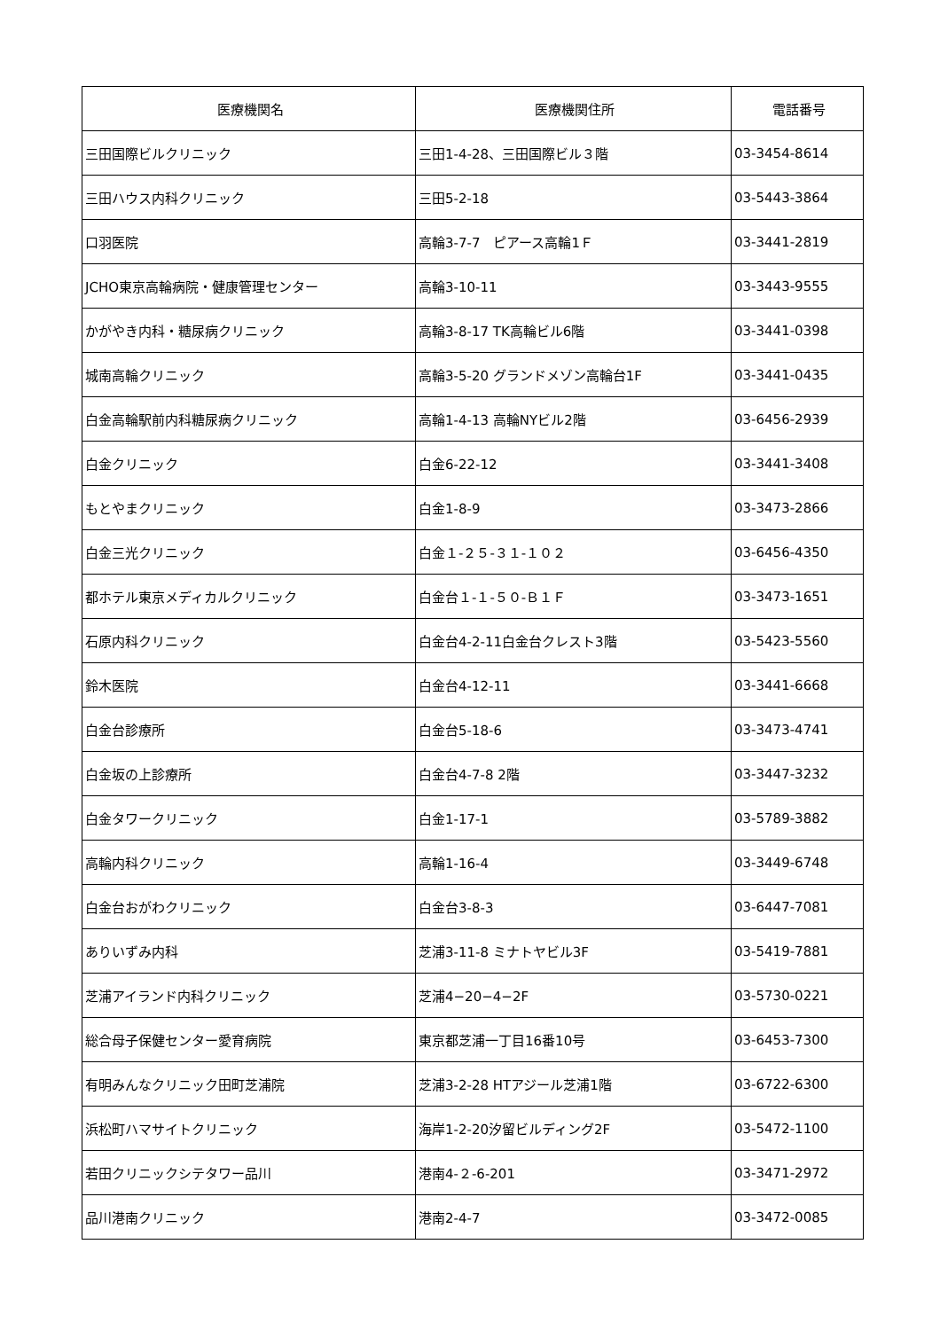| 医療機関名 | 医療機関住所 | 電話番号 |
| --- | --- | --- |
| 三田国際ビルクリニック | 三田1-4-28、三田国際ビル３階 | 03-3454-8614 |
| 三田ハウス内科クリニック | 三田5-2-18 | 03-5443-3864 |
| 口羽医院 | 高輪3-7-7 ピアース高輪1Ｆ | 03-3441-2819 |
| JCHO東京高輪病院・健康管理センター | 高輪3-10-11 | 03-3443-9555 |
| かがやき内科・糖尿病クリニック | 高輪3-8-17 TK高輪ビル6階 | 03-3441-0398 |
| 城南高輪クリニック | 高輪3-5-20 グランドメゾン高輪台1F | 03-3441-0435 |
| 白金高輪駅前内科糖尿病クリニック | 高輪1-4-13 高輪NYビル2階 | 03-6456-2939 |
| 白金クリニック | 白金6-22-12 | 03-3441-3408 |
| もとやまクリニック | 白金1-8-9 | 03-3473-2866 |
| 白金三光クリニック | 白金１-２５-３１-１０２ | 03-6456-4350 |
| 都ホテル東京メディカルクリニック | 白金台１-１-５０-Ｂ１Ｆ | 03-3473-1651 |
| 石原内科クリニック | 白金台4-2-11白金台クレスト3階 | 03-5423-5560 |
| 鈴木医院 | 白金台4-12-11 | 03-3441-6668 |
| 白金台診療所 | 白金台5-18-6 | 03-3473-4741 |
| 白金坂の上診療所 | 白金台4-7-8 2階 | 03-3447-3232 |
| 白金タワークリニック | 白金1-17-1 | 03-5789-3882 |
| 高輪内科クリニック | 高輪1-16-4 | 03-3449-6748 |
| 白金台おがわクリニック | 白金台3-8-3 | 03-6447-7081 |
| ありいずみ内科 | 芝浦3-11-8 ミナトヤビル3F | 03-5419-7881 |
| 芝浦アイランド内科クリニック | 芝浦4−20−4−2F | 03-5730-0221 |
| 総合母子保健センター愛育病院 | 東京都芝浦一丁目16番10号 | 03-6453-7300 |
| 有明みんなクリニック田町芝浦院 | 芝浦3-2-28 HTアジール芝浦1階 | 03-6722-6300 |
| 浜松町ハマサイトクリニック | 海岸1-2-20汐留ビルディング2F | 03-5472-1100 |
| 若田クリニックシテタワー品川 | 港南4-２-6-201 | 03-3471-2972 |
| 品川港南クリニック | 港南2-4-7 | 03-3472-0085 |